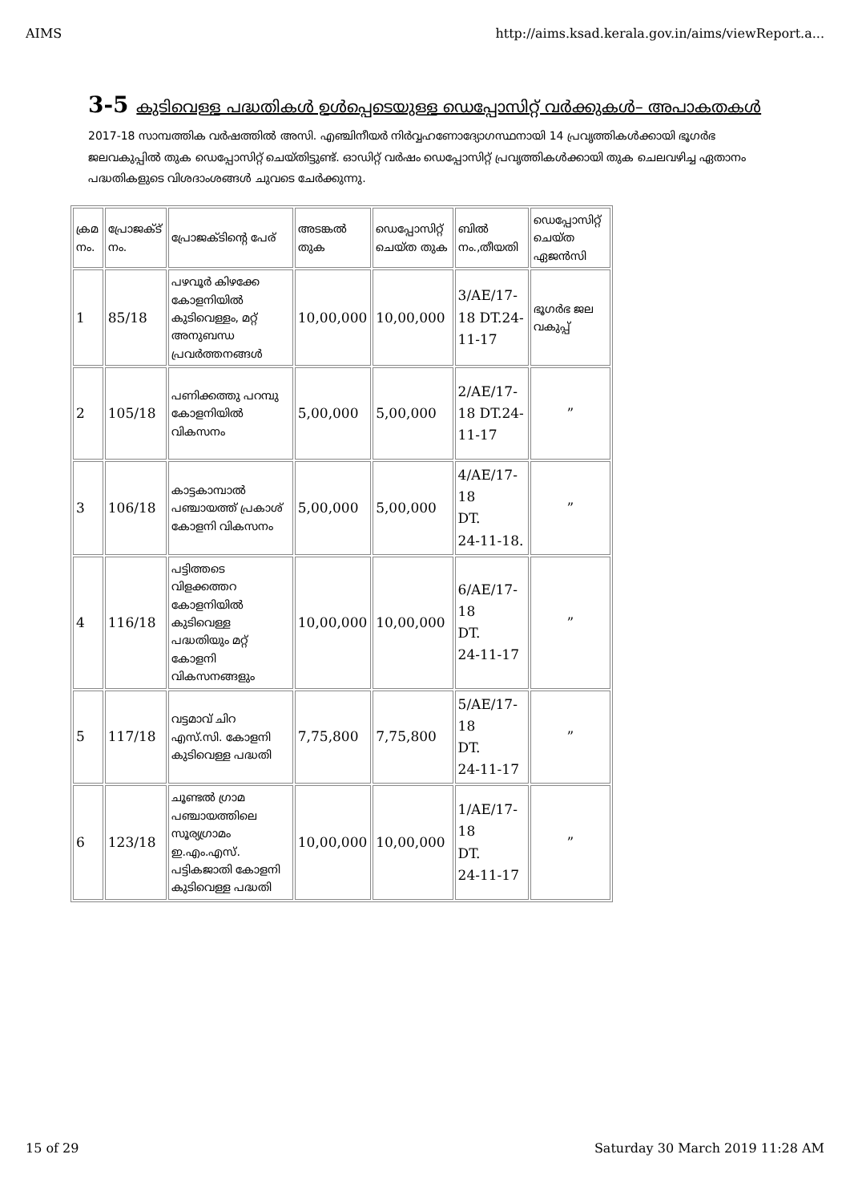AIMS http://aims.ksad.kerala.gov.in/aims/viewReport.a...
3-5 കുടിവെള്ള പദ്ധതികൾ ഉൾപ്പെടെയുള്ള ഡെപ്പോസിറ്റ് വർക്കുകൾ– അപാകതകൾ
2017-18 സാമ്പത്തിക വർഷത്തിൽ അസി. എഞ്ചിനീയർ നിർവ്വഹണോദ്യോഗസ്ഥനായി 14 പ്രവൃത്തികൾക്കായി ഭൂഗർഭ ജലവകുപ്പിൽ തുക ഡെപ്പോസിറ്റ് ചെയ്തിട്ടുണ്ട്. ഓഡിറ്റ് വർഷം ഡെപ്പോസിറ്റ് പ്രവൃത്തികൾക്കായി തുക ചെലവഴിച്ച ഏതാനം പദ്ധതികളുടെ വിശദാംശങ്ങൾ ചുവടെ ചേർക്കുന്നു.
| ക്രമ നം. | പ്രോജക്ട് നം. | പ്രോജക്ടിന്റെ പേര് | അടങ്കൽ തുക | ഡെപ്പോസിറ്റ് ചെയ്ത തുക | ബിൽ നം.,തീയതി | ഡെപ്പോസിറ്റ് ചെയ്ത ഏജൻസി |
| 1 | 85/18 | പഴവൂർ കിഴക്കേ കോളനിയിൽ കുടിവെള്ളം, മറ്റ് അനുബന്ധ പ്രവർത്തനങ്ങൾ | 10,00,000 | 10,00,000 | 3/AE/17-18 DT.24-11-17 | ഭൂഗർഭ ജല വകുപ്പ് |
| 2 | 105/18 | പണിക്കത്തു പറമ്പു കോളനിയിൽ വികസനം | 5,00,000 | 5,00,000 | 2/AE/17-18 DT.24-11-17 | ” |
| 3 | 106/18 | കാട്ടകാമ്പാൽ പഞ്ചായത്ത് പ്രകാശ് കോളനി വികസനം | 5,00,000 | 5,00,000 | 4/AE/17-18 DT. 24-11-18. | ” |
| 4 | 116/18 | പട്ടിത്തടെ വിളക്കത്തറ കോളനിയിൽ കുടിവെള്ള പദ്ധതിയും മറ്റ് കോളനി വികസനങ്ങളും | 10,00,000 | 10,00,000 | 6/AE/17-18 DT. 24-11-17 | ” |
| 5 | 117/18 | വട്ടമാവ് ചിറ എസ്.സി. കോളനി കുടിവെള്ള പദ്ധതി | 7,75,800 | 7,75,800 | 5/AE/17-18 DT. 24-11-17 | ” |
| 6 | 123/18 | ചൂണ്ടൽ ഗ്രാമ പഞ്ചായത്തിലെ സൂര്യഗ്രാമം ഇ.എം.എസ്. പട്ടികജാതി കോളനി കുടിവെള്ള പദ്ധതി | 10,00,000 | 10,00,000 | 1/AE/17-18 DT. 24-11-17 | ” |
15 of 29 Saturday 30 March 2019 11:28 AM